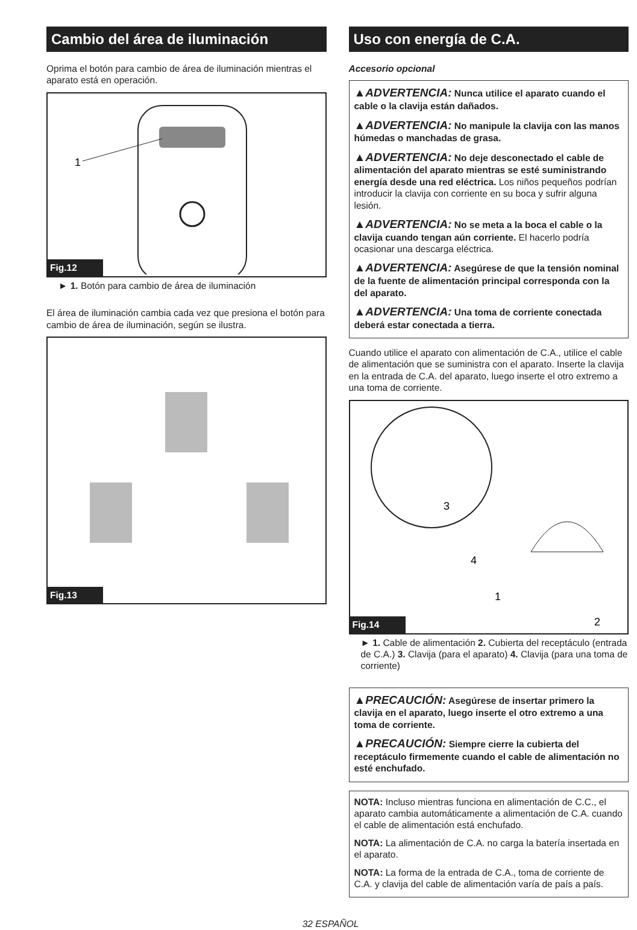Cambio del área de iluminación
Oprima el botón para cambio de área de iluminación mientras el aparato está en operación.
1
Fig.12
► 1. Botón para cambio de área de iluminación
El área de iluminación cambia cada vez que presiona el botón para cambio de área de iluminación, según se ilustra.
Fig.13
Uso con energía de C.A.
Accesorio opcional
▲ADVERTENCIA: Nunca utilice el aparato cuando el cable o la clavija están dañados.
▲ADVERTENCIA: No manipule la clavija con las manos húmedas o manchadas de grasa.
▲ADVERTENCIA: No deje desconectado el cable de alimentación del aparato mientras se esté suministrando energía desde una red eléctrica. Los niños pequeños podrían introducir la clavija con corriente en su boca y sufrir alguna lesión.
▲ADVERTENCIA: No se meta a la boca el cable o la clavija cuando tengan aún corriente. El hacerlo podría ocasionar una descarga eléctrica.
▲ADVERTENCIA: Asegúrese de que la tensión nominal de la fuente de alimentación principal corresponda con la del aparato.
▲ADVERTENCIA: Una toma de corriente conectada deberá estar conectada a tierra.
Cuando utilice el aparato con alimentación de C.A., utilice el cable de alimentación que se suministra con el aparato. Inserte la clavija en la entrada de C.A. del aparato, luego inserte el otro extremo a una toma de corriente.
3
4
1
2
Fig.14
► 1. Cable de alimentación 2. Cubierta del receptáculo (entrada de C.A.) 3. Clavija (para el aparato) 4. Clavija (para una toma de corriente)
▲PRECAUCIÓN: Asegúrese de insertar primero la clavija en el aparato, luego inserte el otro extremo a una toma de corriente.
▲PRECAUCIÓN: Siempre cierre la cubierta del receptáculo firmemente cuando el cable de alimentación no esté enchufado.
NOTA: Incluso mientras funciona en alimentación de C.C., el aparato cambia automáticamente a alimentación de C.A. cuando el cable de alimentación está enchufado.
NOTA: La alimentación de C.A. no carga la batería insertada en el aparato.
NOTA: La forma de la entrada de C.A., toma de corriente de C.A. y clavija del cable de alimentación varía de país a país.
32 ESPAÑOL